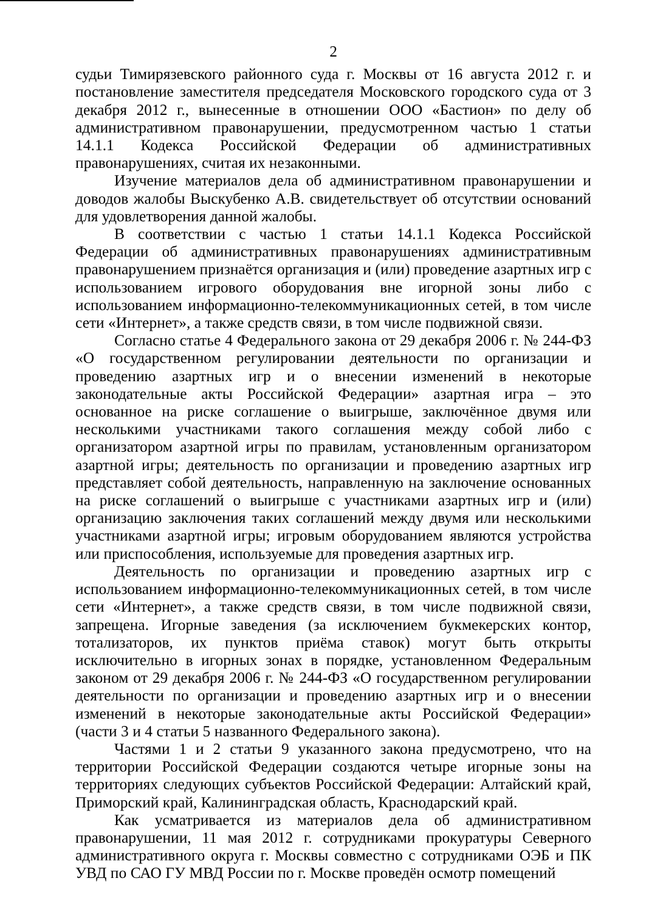2
судьи Тимирязевского районного суда г. Москвы от 16 августа 2012 г. и постановление заместителя председателя Московского городского суда от 3 декабря 2012 г., вынесенные в отношении ООО «Бастион» по делу об административном правонарушении, предусмотренном частью 1 статьи 14.1.1 Кодекса Российской Федерации об административных правонарушениях, считая их незаконными.
Изучение материалов дела об административном правонарушении и доводов жалобы Выскубенко А.В. свидетельствует об отсутствии оснований для удовлетворения данной жалобы.
В соответствии с частью 1 статьи 14.1.1 Кодекса Российской Федерации об административных правонарушениях административным правонарушением признаётся организация и (или) проведение азартных игр с использованием игрового оборудования вне игорной зоны либо с использованием информационно-телекоммуникационных сетей, в том числе сети «Интернет», а также средств связи, в том числе подвижной связи.
Согласно статье 4 Федерального закона от 29 декабря 2006 г. № 244-ФЗ «О государственном регулировании деятельности по организации и проведению азартных игр и о внесении изменений в некоторые законодательные акты Российской Федерации» азартная игра – это основанное на риске соглашение о выигрыше, заключённое двумя или несколькими участниками такого соглашения между собой либо с организатором азартной игры по правилам, установленным организатором азартной игры; деятельность по организации и проведению азартных игр представляет собой деятельность, направленную на заключение основанных на риске соглашений о выигрыше с участниками азартных игр и (или) организацию заключения таких соглашений между двумя или несколькими участниками азартной игры; игровым оборудованием являются устройства или приспособления, используемые для проведения азартных игр.
Деятельность по организации и проведению азартных игр с использованием информационно-телекоммуникационных сетей, в том числе сети «Интернет», а также средств связи, в том числе подвижной связи, запрещена. Игорные заведения (за исключением букмекерских контор, тотализаторов, их пунктов приёма ставок) могут быть открыты исключительно в игорных зонах в порядке, установленном Федеральным законом от 29 декабря 2006 г. № 244-ФЗ «О государственном регулировании деятельности по организации и проведению азартных игр и о внесении изменений в некоторые законодательные акты Российской Федерации» (части 3 и 4 статьи 5 названного Федерального закона).
Частями 1 и 2 статьи 9 указанного закона предусмотрено, что на территории Российской Федерации создаются четыре игорные зоны на территориях следующих субъектов Российской Федерации: Алтайский край, Приморский край, Калининградская область, Краснодарский край.
Как усматривается из материалов дела об административном правонарушении, 11 мая 2012 г. сотрудниками прокуратуры Северного административного округа г. Москвы совместно с сотрудниками ОЭБ и ПК УВД по САО ГУ МВД России по г. Москве проведён осмотр помещений